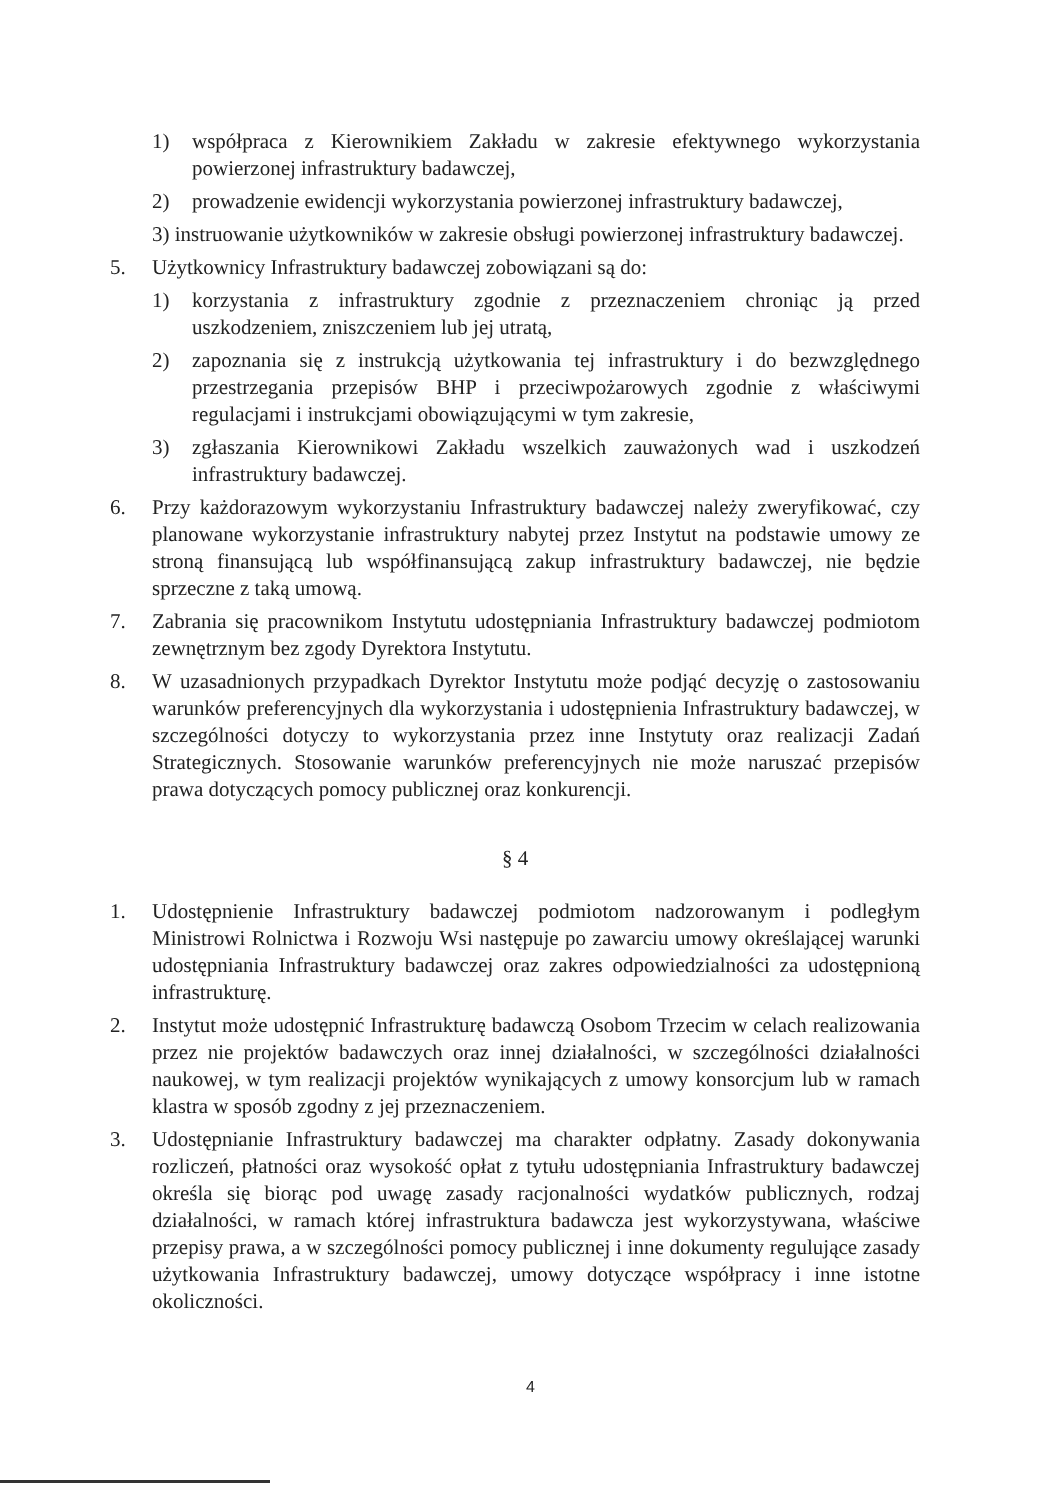1) współpraca z Kierownikiem Zakładu w zakresie efektywnego wykorzystania powierzonej infrastruktury badawczej,
2) prowadzenie ewidencji wykorzystania powierzonej infrastruktury badawczej,
3) instruowanie użytkowników w zakresie obsługi powierzonej infrastruktury badawczej.
5. Użytkownicy Infrastruktury badawczej zobowiązani są do:
1) korzystania z infrastruktury zgodnie z przeznaczeniem chroniąc ją przed uszkodzeniem, zniszczeniem lub jej utratą,
2) zapoznania się z instrukcją użytkowania tej infrastruktury i do bezwzględnego przestrzegania przepisów BHP i przeciwpożarowych zgodnie z właściwymi regulacjami i instrukcjami obowiązującymi w tym zakresie,
3) zgłaszania Kierownikowi Zakładu wszelkich zauważonych wad i uszkodzeń infrastruktury badawczej.
6. Przy każdorazowym wykorzystaniu Infrastruktury badawczej należy zweryfikować, czy planowane wykorzystanie infrastruktury nabytej przez Instytut na podstawie umowy ze stroną finansującą lub współfinansującą zakup infrastruktury badawczej, nie będzie sprzeczne z taką umową.
7. Zabrania się pracownikom Instytutu udostępniania Infrastruktury badawczej podmiotom zewnętrznym bez zgody Dyrektora Instytutu.
8. W uzasadnionych przypadkach Dyrektor Instytutu może podjąć decyzję o zastosowaniu warunków preferencyjnych dla wykorzystania i udostępnienia Infrastruktury badawczej, w szczególności dotyczy to wykorzystania przez inne Instytuty oraz realizacji Zadań Strategicznych. Stosowanie warunków preferencyjnych nie może naruszać przepisów prawa dotyczących pomocy publicznej oraz konkurencji.
§ 4
1. Udostępnienie Infrastruktury badawczej podmiotom nadzorowanym i podległym Ministrowi Rolnictwa i Rozwoju Wsi następuje po zawarciu umowy określającej warunki udostępniania Infrastruktury badawczej oraz zakres odpowiedzialności za udostępnioną infrastrukturę.
2. Instytut może udostępnić Infrastrukturę badawczą Osobom Trzecim w celach realizowania przez nie projektów badawczych oraz innej działalności, w szczególności działalności naukowej, w tym realizacji projektów wynikających z umowy konsorcjum lub w ramach klastra w sposób zgodny z jej przeznaczeniem.
3. Udostępnianie Infrastruktury badawczej ma charakter odpłatny. Zasady dokonywania rozliczeń, płatności oraz wysokość opłat z tytułu udostępniania Infrastruktury badawczej określa się biorąc pod uwagę zasady racjonalności wydatków publicznych, rodzaj działalności, w ramach której infrastruktura badawcza jest wykorzystywana, właściwe przepisy prawa, a w szczególności pomocy publicznej i inne dokumenty regulujące zasady użytkowania Infrastruktury badawczej, umowy dotyczące współpracy i inne istotne okoliczności.
4